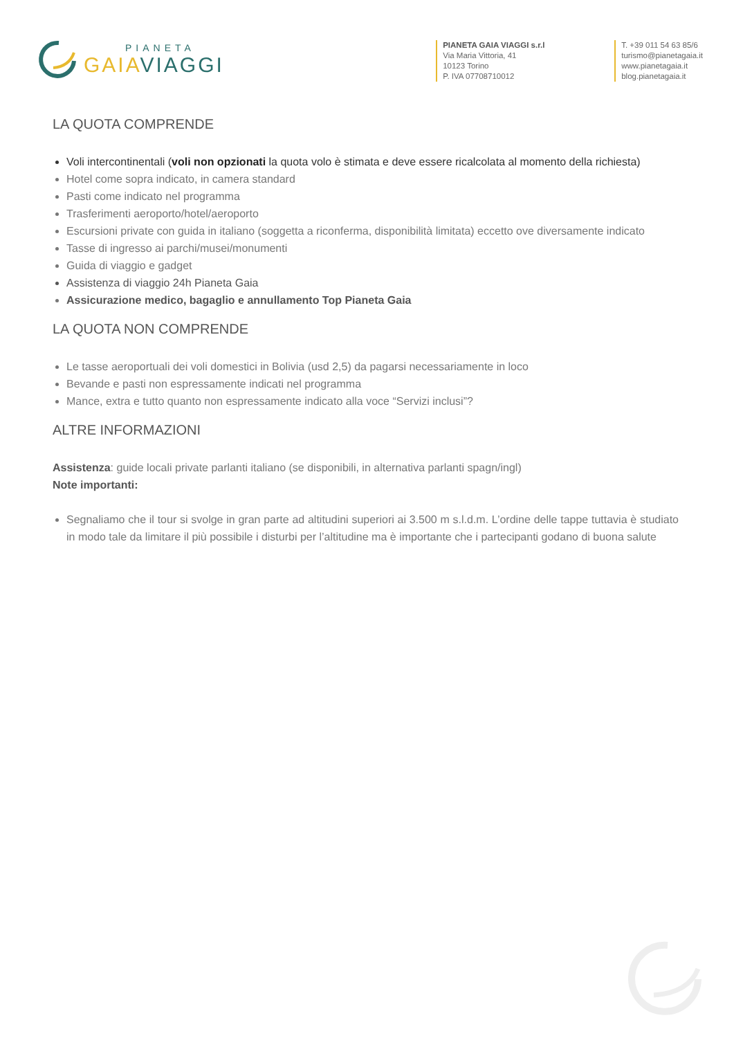PIANETA
GAIAVIAGGI
PIANETA GAIA VIAGGI s.r.l
Via Maria Vittoria, 41
10123 Torino
P. IVA 07708710012
T. +39 011 54 63 85/6
turismo@pianetagaia.it
www.pianetagaia.it
blog.pianetagaia.it
LA QUOTA COMPRENDE
Voli intercontinentali (voli non opzionati la quota volo è stimata e deve essere ricalcolata al momento della richiesta)
Hotel come sopra indicato, in camera standard
Pasti come indicato nel programma
Trasferimenti aeroporto/hotel/aeroporto
Escursioni private con guida in italiano (soggetta a riconferma, disponibilità limitata) eccetto ove diversamente indicato
Tasse di ingresso ai parchi/musei/monumenti
Guida di viaggio e gadget
Assistenza di viaggio 24h Pianeta Gaia
Assicurazione medico, bagaglio e annullamento Top Pianeta Gaia
LA QUOTA NON COMPRENDE
Le tasse aeroportuali dei voli domestici in Bolivia (usd 2,5) da pagarsi necessariamente in loco
Bevande e pasti non espressamente indicati nel programma
Mance, extra e tutto quanto non espressamente indicato alla voce “Servizi inclusi”?
ALTRE INFORMAZIONI
Assistenza: guide locali private parlanti italiano (se disponibili, in alternativa parlanti spagn/ingl)
Note importanti:
Segnaliamo che il tour si svolge in gran parte ad altitudini superiori ai 3.500 m s.l.d.m. L’ordine delle tappe tuttavia è studiato in modo tale da limitare il più possibile i disturbi per l’altitudine ma è importante che i partecipanti godano di buona salute